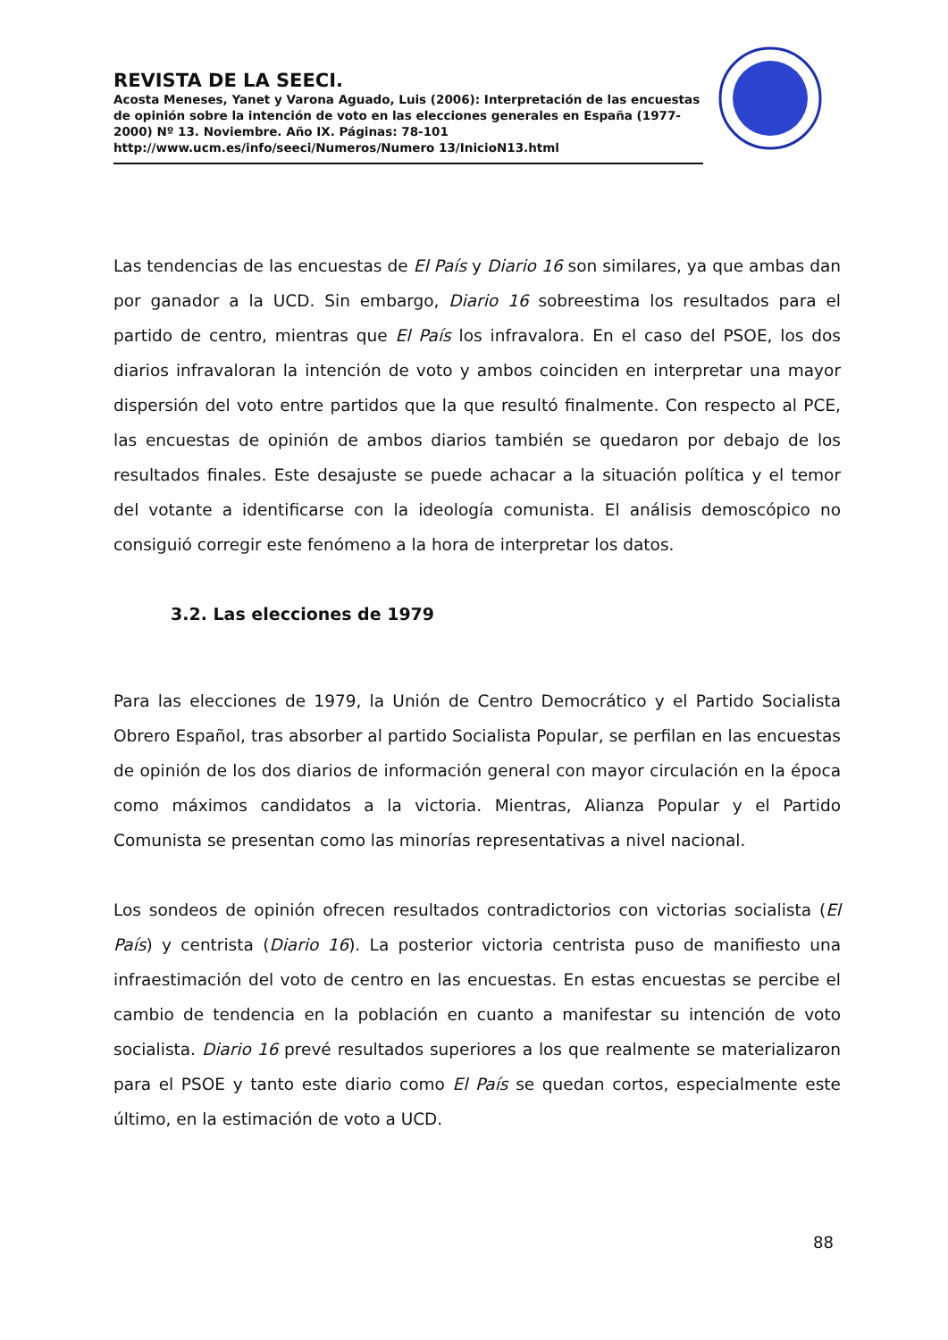REVISTA DE LA SEECI.
Acosta Meneses, Yanet y Varona Aguado, Luis (2006): Interpretación de las encuestas de opinión sobre la intención de voto en las elecciones generales en España (1977-2000) Nº 13. Noviembre. Año IX. Páginas: 78-101 http://www.ucm.es/info/seeci/Numeros/Numero 13/InicioN13.html
Las tendencias de las encuestas de El País y Diario 16 son similares, ya que ambas dan por ganador a la UCD. Sin embargo, Diario 16 sobreestima los resultados para el partido de centro, mientras que El País los infravalora. En el caso del PSOE, los dos diarios infravaloran la intención de voto y ambos coinciden en interpretar una mayor dispersión del voto entre partidos que la que resultó finalmente. Con respecto al PCE, las encuestas de opinión de ambos diarios también se quedaron por debajo de los resultados finales. Este desajuste se puede achacar a la situación política y el temor del votante a identificarse con la ideología comunista. El análisis demoscópico no consiguió corregir este fenómeno a la hora de interpretar los datos.
3.2. Las elecciones de 1979
Para las elecciones de 1979, la Unión de Centro Democrático y el Partido Socialista Obrero Español, tras absorber al partido Socialista Popular, se perfilan en las encuestas de opinión de los dos diarios de información general con mayor circulación en la época como máximos candidatos a la victoria. Mientras, Alianza Popular y el Partido Comunista se presentan como las minorías representativas a nivel nacional.
Los sondeos de opinión ofrecen resultados contradictorios con victorias socialista (El País) y centrista (Diario 16). La posterior victoria centrista puso de manifiesto una infraestimación del voto de centro en las encuestas. En estas encuestas se percibe el cambio de tendencia en la población en cuanto a manifestar su intención de voto socialista. Diario 16 prevé resultados superiores a los que realmente se materializaron para el PSOE y tanto este diario como El País se quedan cortos, especialmente este último, en la estimación de voto a UCD.
88